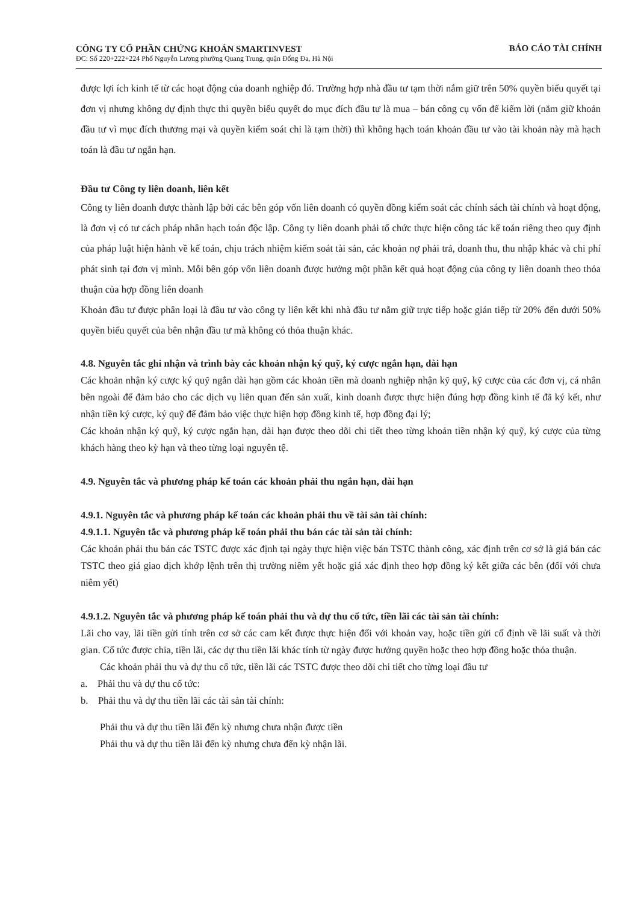CÔNG TY CỔ PHẦN CHỨNG KHOÁN SMARTINVEST
ĐC: Số 220+222+224 Phố Nguyễn Lương phường Quang Trung, quận Đống Đa, Hà Nội
BÁO CÁO TÀI CHÍNH
được lợi ích kinh tế từ các hoạt động của doanh nghiệp đó. Trường hợp nhà đầu tư tạm thời nắm giữ trên 50% quyền biểu quyết tại đơn vị nhưng không dự định thực thi quyền biểu quyết do mục đích đầu tư là mua – bán công cụ vốn để kiếm lời (nắm giữ khoản đầu tư vì mục đích thương mại và quyền kiểm soát chỉ là tạm thời) thì không hạch toán khoản đầu tư vào tài khoản này mà hạch toán là đầu tư ngắn hạn.
Đầu tư Công ty liên doanh, liên kết
Công ty liên doanh được thành lập bởi các bên góp vốn liên doanh có quyền đồng kiểm soát các chính sách tài chính và hoạt động, là đơn vị có tư cách pháp nhân hạch toán độc lập. Công ty liên doanh phải tổ chức thực hiện công tác kế toán riêng theo quy định của pháp luật hiện hành về kế toán, chịu trách nhiệm kiểm soát tài sản, các khoản nợ phải trả, doanh thu, thu nhập khác và chi phí phát sinh tại đơn vị mình. Mỗi bên góp vốn liên doanh được hưởng một phần kết quả hoạt động của công ty liên doanh theo thỏa thuận của hợp đồng liên doanh
Khoản đầu tư được phân loại là đầu tư vào công ty liên kết khi nhà đầu tư nắm giữ trực tiếp hoặc gián tiếp từ 20% đến dưới 50% quyền biểu quyết của bên nhận đầu tư mà không có thỏa thuận khác.
4.8. Nguyên tắc ghi nhận và trình bày các khoản nhận ký quỹ, ký cược ngắn hạn, dài hạn
Các khoản nhận ký cược ký quỹ ngắn dài hạn gồm các khoản tiền mà doanh nghiệp nhận kỹ quỹ, kỹ cược của các đơn vị, cá nhân bên ngoài để đảm bảo cho các dịch vụ liên quan đến sản xuất, kinh doanh được thực hiện đúng hợp đồng kinh tế đã ký kết, như nhận tiền ký cược, ký quỹ để đảm bảo việc thực hiện hợp đồng kinh tế, hợp đồng đại lý;
Các khoản nhận ký quỹ, ký cược ngắn hạn, dài hạn được theo dõi chi tiết theo từng khoản tiền nhận ký quỹ, ký cược của từng khách hàng theo kỳ hạn và theo từng loại nguyên tệ.
4.9. Nguyên tắc và phương pháp kế toán các khoản phải thu ngắn hạn, dài hạn
4.9.1. Nguyên tắc và phương pháp kế toán các khoản phải thu về tài sản tài chính:
4.9.1.1. Nguyên tắc và phương pháp kế toán phải thu bán các tài sản tài chính:
Các khoản phải thu bán các TSTC được xác định tại ngày thực hiện việc bán TSTC thành công, xác định trên cơ sở là giá bán các TSTC theo giá giao dịch khớp lệnh trên thị trường niêm yết hoặc giá xác định theo hợp đồng ký kết giữa các bên (đối với chưa niêm yết)
4.9.1.2. Nguyên tắc và phương pháp kế toán phải thu và dự thu cổ tức, tiền lãi các tài sản tài chính:
Lãi cho vay, lãi tiền gửi tính trên cơ sở các cam kết được thực hiện đối với khoản vay, hoặc tiền gửi cố định về lãi suất và thời gian. Cổ tức được chia, tiền lãi, các dự thu tiền lãi khác tính từ ngày được hưởng quyền hoặc theo hợp đồng hoặc thỏa thuận.
Các khoản phải thu và dự thu cổ tức, tiền lãi các TSTC được theo dõi chi tiết cho từng loại đầu tư
a. Phải thu và dự thu cổ tức:
b. Phải thu và dự thu tiền lãi các tài sản tài chính:
Phải thu và dự thu tiền lãi đến kỳ nhưng chưa nhận được tiền
Phải thu và dự thu tiền lãi đến kỳ nhưng chưa đến kỳ nhận lãi.